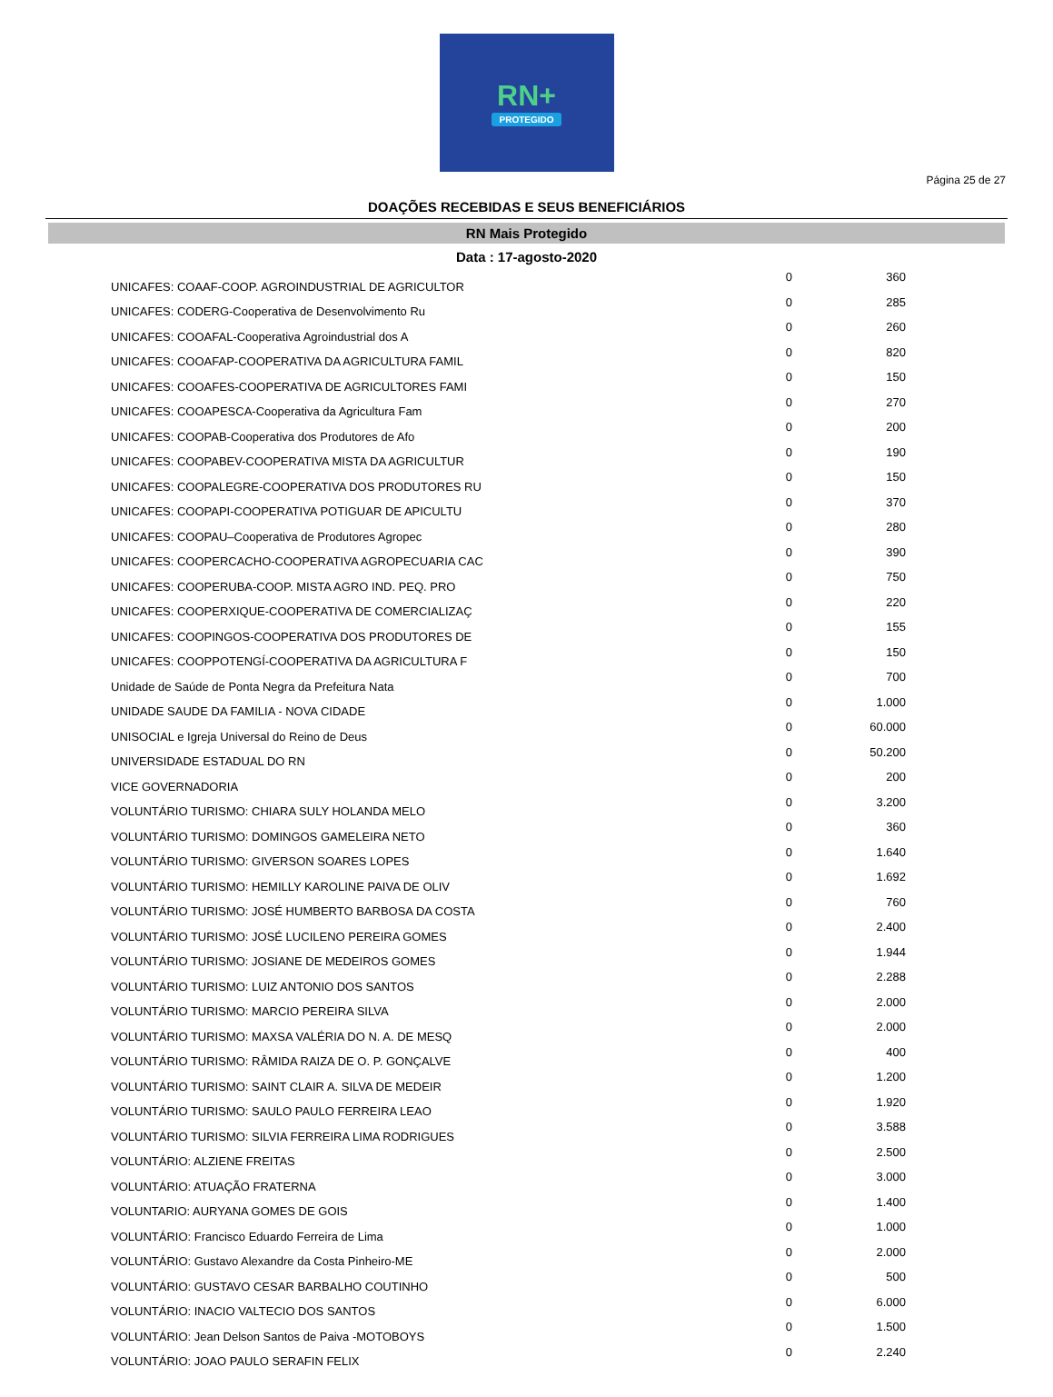RN+
PROTEGIDO
Página 25 de 27
DOAÇÕES RECEBIDAS E SEUS BENEFICIÁRIOS
RN Mais Protegido
Data : 17-agosto-2020
| UNICAFES: COAAF-COOP. AGROINDUSTRIAL DE AGRICULTOR | 0 | 360 |
| UNICAFES: CODERG-Cooperativa de Desenvolvimento Ru | 0 | 285 |
| UNICAFES: COOAFAL-Cooperativa Agroindustrial dos A | 0 | 260 |
| UNICAFES: COOAFAP-COOPERATIVA DA AGRICULTURA FAMIL | 0 | 820 |
| UNICAFES: COOAFES-COOPERATIVA DE AGRICULTORES FAMI | 0 | 150 |
| UNICAFES: COOAPESCA-Cooperativa da Agricultura Fam | 0 | 270 |
| UNICAFES: COOPAB-Cooperativa dos Produtores de Afo | 0 | 200 |
| UNICAFES: COOPABEV-COOPERATIVA MISTA DA AGRICULTUR | 0 | 190 |
| UNICAFES: COOPALEGRE-COOPERATIVA DOS PRODUTORES RU | 0 | 150 |
| UNICAFES: COOPAPI-COOPERATIVA POTIGUAR DE APICULTU | 0 | 370 |
| UNICAFES: COOPAU–Cooperativa de Produtores Agropec | 0 | 280 |
| UNICAFES: COOPERCACHO-COOPERATIVA AGROPECUARIA CAC | 0 | 390 |
| UNICAFES: COOPERUBA-COOP. MISTA AGRO IND. PEQ. PRO | 0 | 750 |
| UNICAFES: COOPERXIQUE-COOPERATIVA DE COMERCIALIZAÇ | 0 | 220 |
| UNICAFES: COOPINGOS-COOPERATIVA DOS PRODUTORES DE | 0 | 155 |
| UNICAFES: COOPPOTENGÍ-COOPERATIVA DA AGRICULTURA F | 0 | 150 |
| Unidade de Saúde de Ponta Negra da Prefeitura Nata | 0 | 700 |
| UNIDADE SAUDE DA FAMILIA - NOVA CIDADE | 0 | 1.000 |
| UNISOCIAL e Igreja Universal do Reino de Deus | 0 | 60.000 |
| UNIVERSIDADE ESTADUAL DO RN | 0 | 50.200 |
| VICE GOVERNADORIA | 0 | 200 |
| VOLUNTÁRIO TURISMO: CHIARA SULY HOLANDA MELO | 0 | 3.200 |
| VOLUNTÁRIO TURISMO: DOMINGOS GAMELEIRA NETO | 0 | 360 |
| VOLUNTÁRIO TURISMO: GIVERSON SOARES LOPES | 0 | 1.640 |
| VOLUNTÁRIO TURISMO: HEMILLY KAROLINE PAIVA DE OLIV | 0 | 1.692 |
| VOLUNTÁRIO TURISMO: JOSÉ HUMBERTO BARBOSA DA COSTA | 0 | 760 |
| VOLUNTÁRIO TURISMO: JOSÉ LUCILENO PEREIRA GOMES | 0 | 2.400 |
| VOLUNTÁRIO TURISMO: JOSIANE DE MEDEIROS GOMES | 0 | 1.944 |
| VOLUNTÁRIO TURISMO: LUIZ ANTONIO DOS SANTOS | 0 | 2.288 |
| VOLUNTÁRIO TURISMO: MARCIO PEREIRA SILVA | 0 | 2.000 |
| VOLUNTÁRIO TURISMO: MAXSA VALÉRIA DO N. A. DE MESQ | 0 | 2.000 |
| VOLUNTÁRIO TURISMO: RÂMIDA RAIZA DE O. P. GONÇALVE | 0 | 400 |
| VOLUNTÁRIO TURISMO: SAINT CLAIR A. SILVA DE MEDEIR | 0 | 1.200 |
| VOLUNTÁRIO TURISMO: SAULO PAULO FERREIRA LEAO | 0 | 1.920 |
| VOLUNTÁRIO TURISMO: SILVIA FERREIRA LIMA RODRIGUES | 0 | 3.588 |
| VOLUNTÁRIO: ALZIENE FREITAS | 0 | 2.500 |
| VOLUNTÁRIO: ATUAÇÃO FRATERNA | 0 | 3.000 |
| VOLUNTARIO: AURYANA GOMES DE GOIS | 0 | 1.400 |
| VOLUNTÁRIO: Francisco Eduardo Ferreira de Lima | 0 | 1.000 |
| VOLUNTÁRIO: Gustavo Alexandre da Costa Pinheiro-ME | 0 | 2.000 |
| VOLUNTÁRIO: GUSTAVO CESAR BARBALHO COUTINHO | 0 | 500 |
| VOLUNTÁRIO: INACIO VALTECIO DOS SANTOS | 0 | 6.000 |
| VOLUNTÁRIO: Jean Delson Santos de Paiva -MOTOBOYS | 0 | 1.500 |
| VOLUNTÁRIO: JOAO PAULO SERAFIN FELIX | 0 | 2.240 |